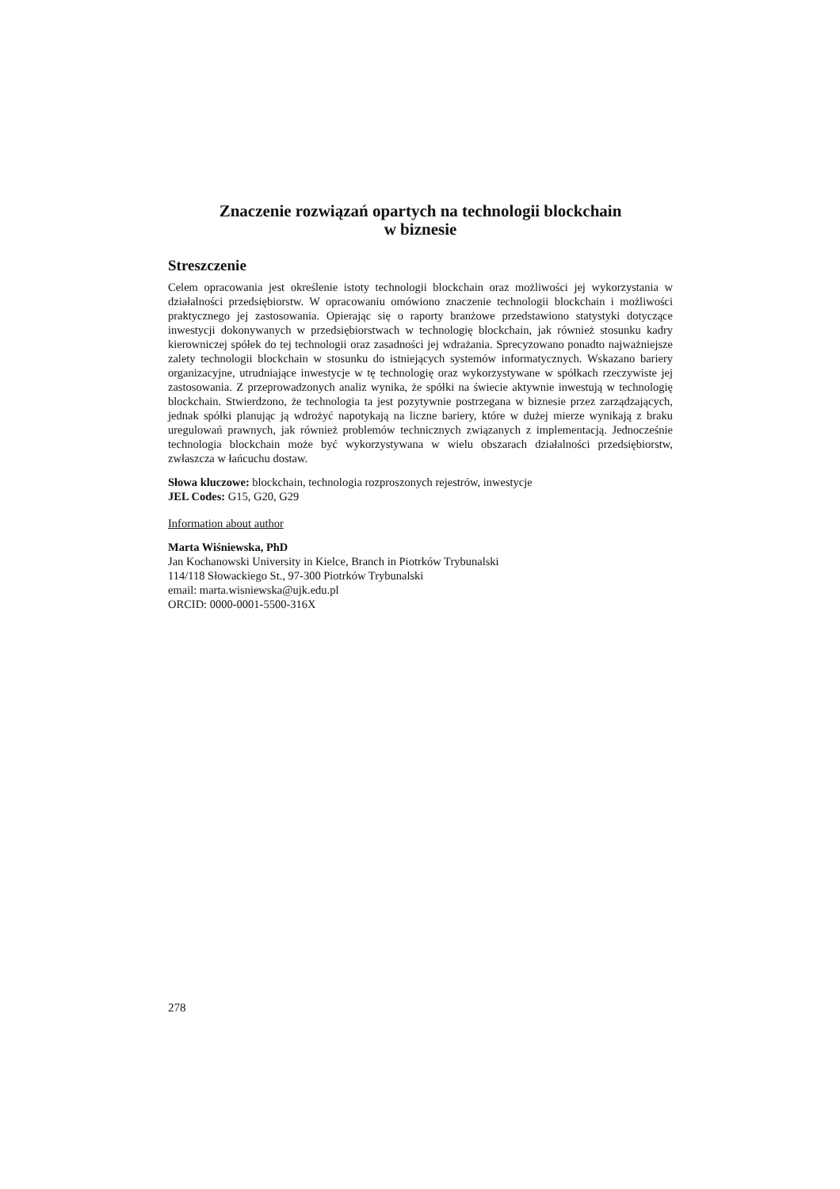Znaczenie rozwiązań opartych na technologii blockchain
w biznesie
Streszczenie
Celem opracowania jest określenie istoty technologii blockchain oraz możliwości jej wykorzystania w działalności przedsiębiorstw. W opracowaniu omówiono znaczenie technologii blockchain i możliwości praktycznego jej zastosowania. Opierając się o raporty branżowe przedstawiono statystyki dotyczące inwestycji dokonywanych w przedsiębiorstwach w technologię blockchain, jak również stosunku kadry kierowniczej spółek do tej technologii oraz zasadności jej wdrażania. Sprecyzowano ponadto najważniejsze zalety technologii blockchain w stosunku do istniejących systemów informatycznych. Wskazano bariery organizacyjne, utrudniające inwestycje w tę technologię oraz wykorzystywane w spółkach rzeczywiste jej zastosowania. Z przeprowadzonych analiz wynika, że spółki na świecie aktywnie inwestują w technologię blockchain. Stwierdzono, że technologia ta jest pozytywnie postrzegana w biznesie przez zarządzających, jednak spółki planując ją wdrożyć napotykają na liczne bariery, które w dużej mierze wynikają z braku uregulowań prawnych, jak również problemów technicznych związanych z implementacją. Jednocześnie technologia blockchain może być wykorzystywana w wielu obszarach działalności przedsiębiorstw, zwłaszcza w łańcuchu dostaw.
Słowa kluczowe: blockchain, technologia rozproszonych rejestrów, inwestycje
JEL Codes: G15, G20, G29
Information about author
Marta Wiśniewska, PhD
Jan Kochanowski University in Kielce, Branch in Piotrków Trybunalski
114/118 Słowackiego St., 97-300 Piotrków Trybunalski
email: marta.wisniewska@ujk.edu.pl
ORCID: 0000-0001-5500-316X
278